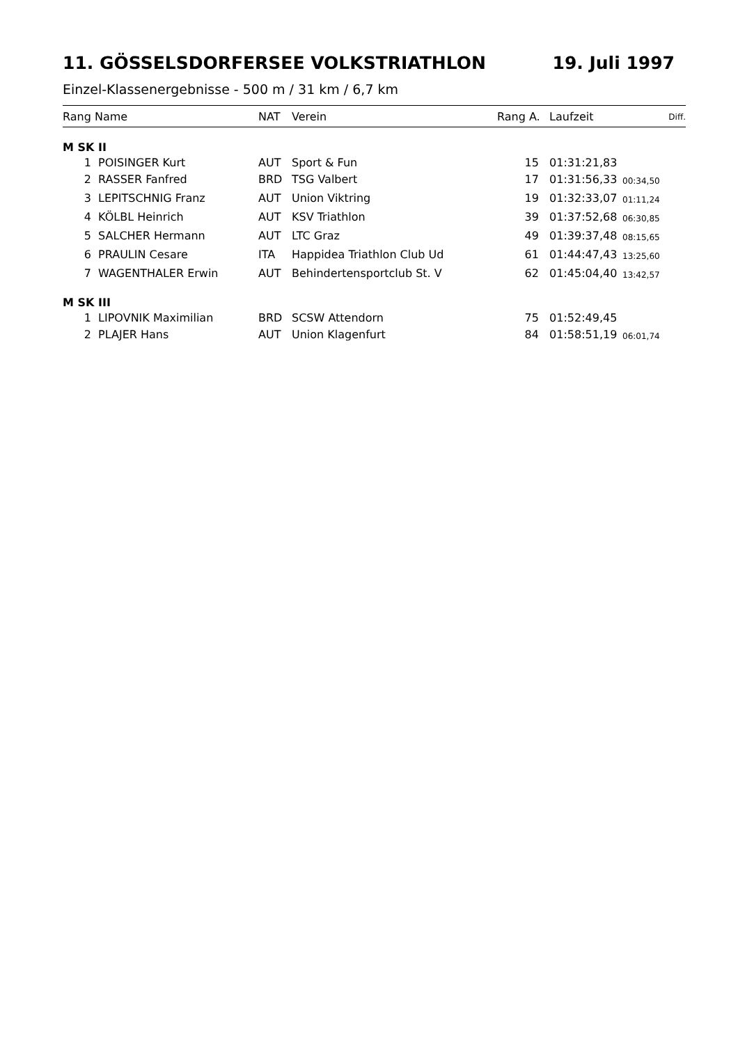11. GÖSSELSDORFERSEE VOLKSTRIATHLON 19. Juli 1997
Einzel-Klassenergebnisse - 500 m / 31 km / 6,7 km
| Rang | Name | NAT | Verein | Rang A. | Laufzeit | Diff. |
| --- | --- | --- | --- | --- | --- | --- |
| M SK II | | | | | | |
| 1 | POISINGER Kurt | AUT | Sport & Fun | 15 | 01:31:21,83 | |
| 2 | RASSER Fanfred | BRD | TSG Valbert | 17 | 01:31:56,33 | 00:34,50 |
| 3 | LEPITSCHNIG Franz | AUT | Union Viktring | 19 | 01:32:33,07 | 01:11,24 |
| 4 | KÖLBL Heinrich | AUT | KSV Triathlon | 39 | 01:37:52,68 | 06:30,85 |
| 5 | SALCHER Hermann | AUT | LTC Graz | 49 | 01:39:37,48 | 08:15,65 |
| 6 | PRAULIN Cesare | ITA | Happidea Triathlon Club Ud | 61 | 01:44:47,43 | 13:25,60 |
| 7 | WAGENTHALER Erwin | AUT | Behindertensportclub St. V | 62 | 01:45:04,40 | 13:42,57 |
| M SK III | | | | | | |
| 1 | LIPOVNIK Maximilian | BRD | SCSW Attendorn | 75 | 01:52:49,45 | |
| 2 | PLAJER Hans | AUT | Union Klagenfurt | 84 | 01:58:51,19 | 06:01,74 |